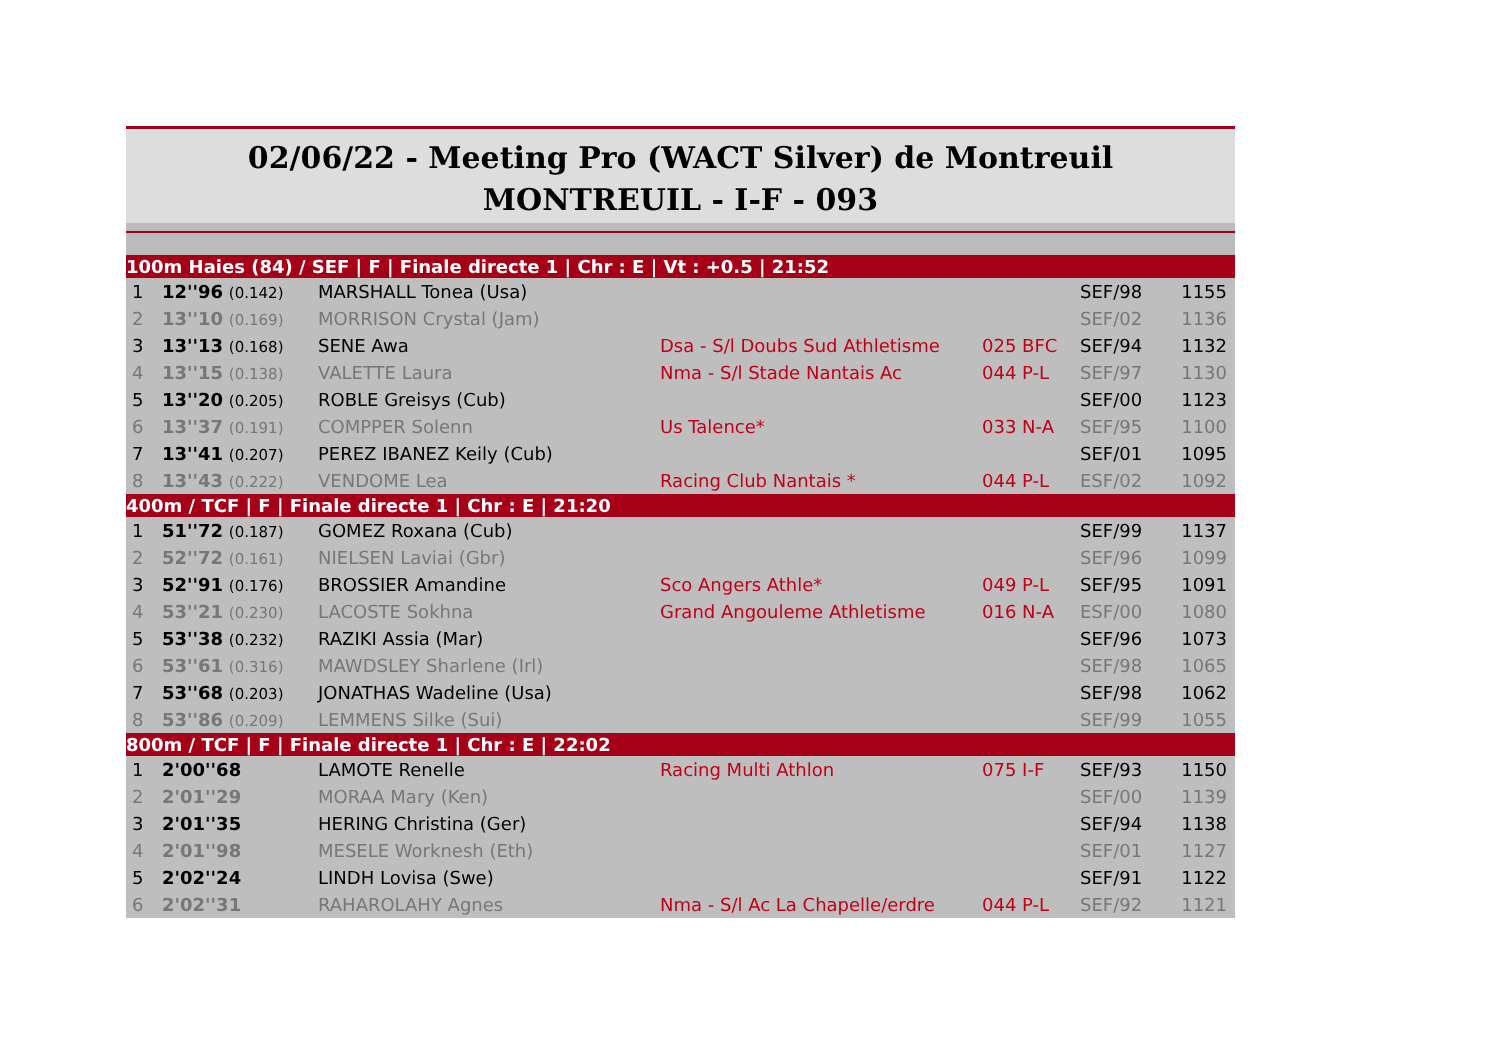02/06/22 - Meeting Pro (WACT Silver) de Montreuil
MONTREUIL - I-F - 093
| 100m Haies (84) / SEF / F / Finale directe 1 / Chr : E / Vt : +0.5 / 21:52 | | | | | | |
| 1 | 12''96 (0.142) | MARSHALL Tonea (Usa) | | | SEF/98 | 1155 |
| 2 | 13''10 (0.169) | MORRISON Crystal (Jam) | | | SEF/02 | 1136 |
| 3 | 13''13 (0.168) | SENE Awa | Dsa - S/l Doubs Sud Athletisme | 025 BFC | SEF/94 | 1132 |
| 4 | 13''15 (0.138) | VALETTE Laura | Nma - S/l Stade Nantais Ac | 044 P-L | SEF/97 | 1130 |
| 5 | 13''20 (0.205) | ROBLE Greisys (Cub) | | | SEF/00 | 1123 |
| 6 | 13''37 (0.191) | COMPPER Solenn | Us Talence* | 033 N-A | SEF/95 | 1100 |
| 7 | 13''41 (0.207) | PEREZ IBANEZ Keily (Cub) | | | SEF/01 | 1095 |
| 8 | 13''43 (0.222) | VENDOME Lea | Racing Club Nantais * | 044 P-L | ESF/02 | 1092 |
| 400m / TCF / F / Finale directe 1 / Chr : E / 21:20 | | | | | | |
| 1 | 51''72 (0.187) | GOMEZ Roxana (Cub) | | | SEF/99 | 1137 |
| 2 | 52''72 (0.161) | NIELSEN Laviai (Gbr) | | | SEF/96 | 1099 |
| 3 | 52''91 (0.176) | BROSSIER Amandine | Sco Angers Athle* | 049 P-L | SEF/95 | 1091 |
| 4 | 53''21 (0.230) | LACOSTE Sokhna | Grand Angouleme Athletisme | 016 N-A | ESF/00 | 1080 |
| 5 | 53''38 (0.232) | RAZIKI Assia (Mar) | | | SEF/96 | 1073 |
| 6 | 53''61 (0.316) | MAWDSLEY Sharlene (Irl) | | | SEF/98 | 1065 |
| 7 | 53''68 (0.203) | JONATHAS Wadeline (Usa) | | | SEF/98 | 1062 |
| 8 | 53''86 (0.209) | LEMMENS Silke (Sui) | | | SEF/99 | 1055 |
| 800m / TCF / F / Finale directe 1 / Chr : E / 22:02 | | | | | | |
| 1 | 2'00''68 | LAMOTE Renelle | Racing Multi Athlon | 075 I-F | SEF/93 | 1150 |
| 2 | 2'01''29 | MORAA Mary (Ken) | | | SEF/00 | 1139 |
| 3 | 2'01''35 | HERING Christina (Ger) | | | SEF/94 | 1138 |
| 4 | 2'01''98 | MESELE Worknesh (Eth) | | | SEF/01 | 1127 |
| 5 | 2'02''24 | LINDH Lovisa (Swe) | | | SEF/91 | 1122 |
| 6 | 2'02''31 | RAHAROLAHY Agnes | Nma - S/l Ac La Chapelle/erdre | 044 P-L | SEF/92 | 1121 |